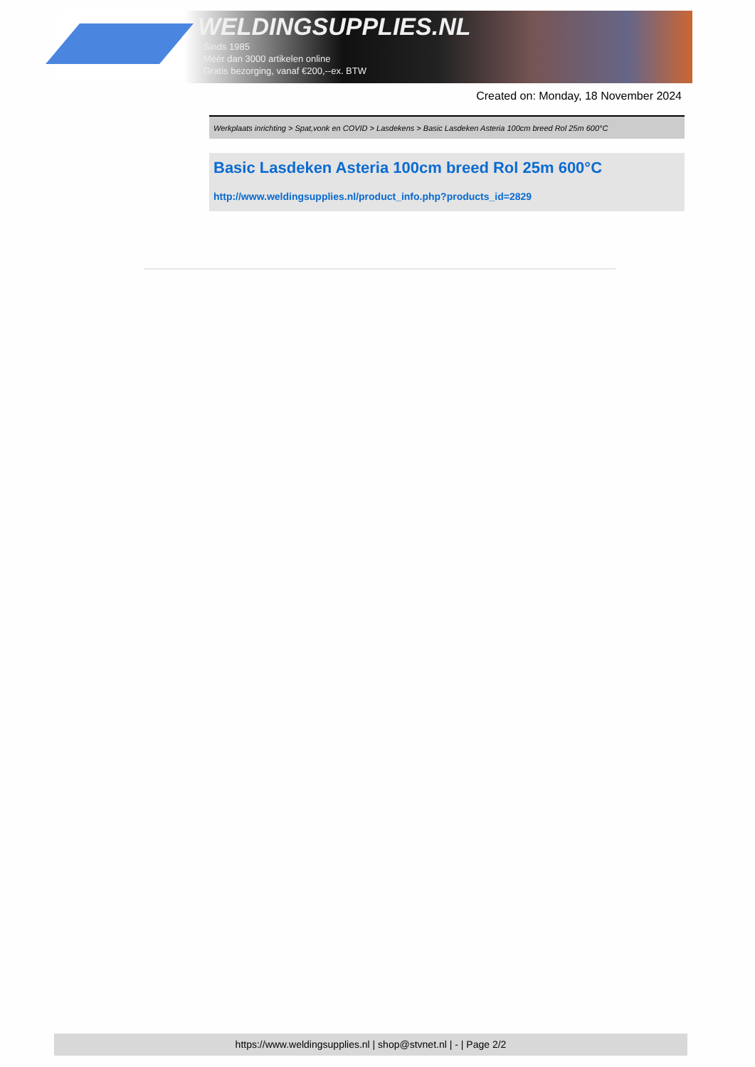WELDINGSUPPLIES.NL
- Sinds 1985
- Méér dan 3000 artikelen online
- Gratis bezorging, vanaf €200,--ex. BTW
Created on: Monday, 18 November 2024
Werkplaats inrichting > Spat,vonk en COVID > Lasdekens > Basic Lasdeken Asteria 100cm breed Rol 25m 600°C
Basic Lasdeken Asteria 100cm breed Rol 25m 600°C
http://www.weldingsupplies.nl/product_info.php?products_id=2829
https://www.weldingsupplies.nl | shop@stvnet.nl | - | Page 2/2